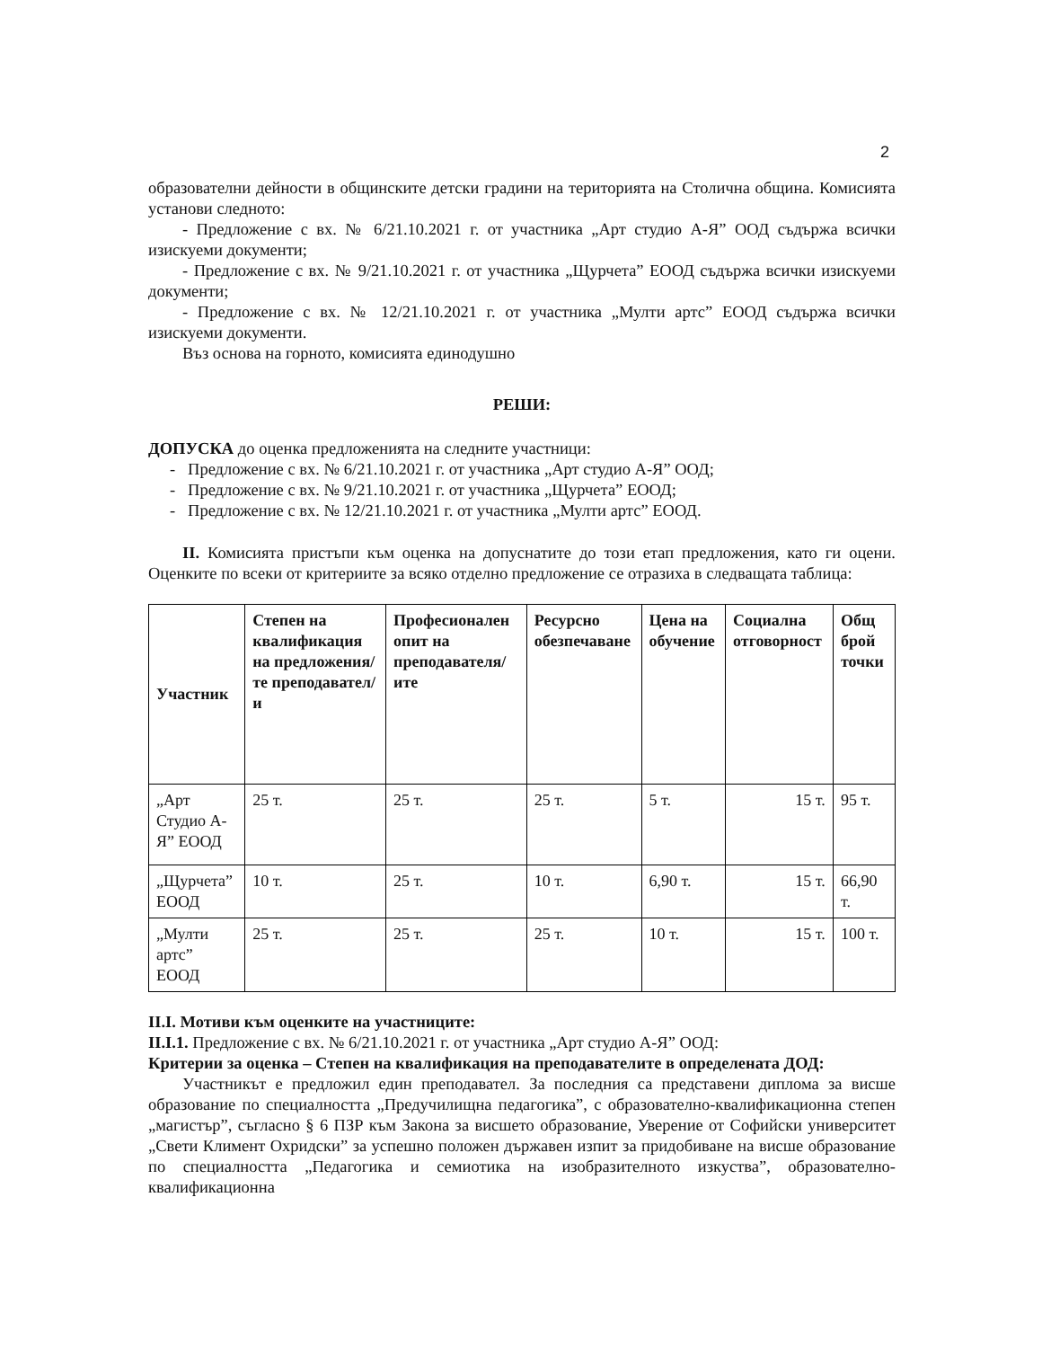2
образователни дейности в общинските детски градини на територията на Столична община. Комисията установи следното:
- Предложение с вх. № 6/21.10.2021 г. от участника „Арт студио А-Я” ООД съдържа всички изискуеми документи;
- Предложение с вх. № 9/21.10.2021 г. от участника „Щурчета” ЕООД съдържа всички изискуеми документи;
- Предложение с вх. № 12/21.10.2021 г. от участника „Мулти артс” ЕООД съдържа всички изискуеми документи.
Въз основа на горното, комисията единодушно
РЕШИ:
ДОПУСКА до оценка предложенията на следните участници:
- Предложение с вх. № 6/21.10.2021 г. от участника „Арт студио А-Я” ООД;
- Предложение с вх. № 9/21.10.2021 г. от участника „Щурчета” ЕООД;
- Предложение с вх. № 12/21.10.2021 г. от участника „Мулти артс” ЕООД.
II. Комисията пристъпи към оценка на допуснатите до този етап предложения, като ги оцени. Оценките по всеки от критериите за всяко отделно предложение се отразиха в следващата таблица:
| Участник | Степен на квалификация на предложения/те преподавател/и | Професионален опит на преподавателя/ите | Ресурсно обезпечаване | Цена на обучение | Социална отговорност | Общ брой точки |
| --- | --- | --- | --- | --- | --- | --- |
| „Арт Студио А-Я” ЕООД | 25 т. | 25 т. | 25 т. | 5 т. | 15 т. | 95 т. |
| „Щурчета” ЕООД | 10 т. | 25 т. | 10 т. | 6,90 т. | 15 т. | 66,90 т. |
| „Мулти артс” ЕООД | 25 т. | 25 т. | 25 т. | 10 т. | 15 т. | 100 т. |
II.I. Мотиви към оценките на участниците:
II.I.1. Предложение с вх. № 6/21.10.2021 г. от участника „Арт студио А-Я” ООД:
Критерии за оценка – Степен на квалификация на преподавателите в определената ДОД:
Участникът е предложил един преподавател. За последния са представени диплома за висше образование по специалността „Предучилищна педагогика”, с образователно-квалификационна степен „магистър”, съгласно § 6 ПЗР към Закона за висшето образование, Уверение от Софийски университет „Свети Климент Охридски” за успешно положен държавен изпит за придобиване на висше образование по специалността „Педагогика и семиотика на изобразителното изкуства”, образователно-квалификационна